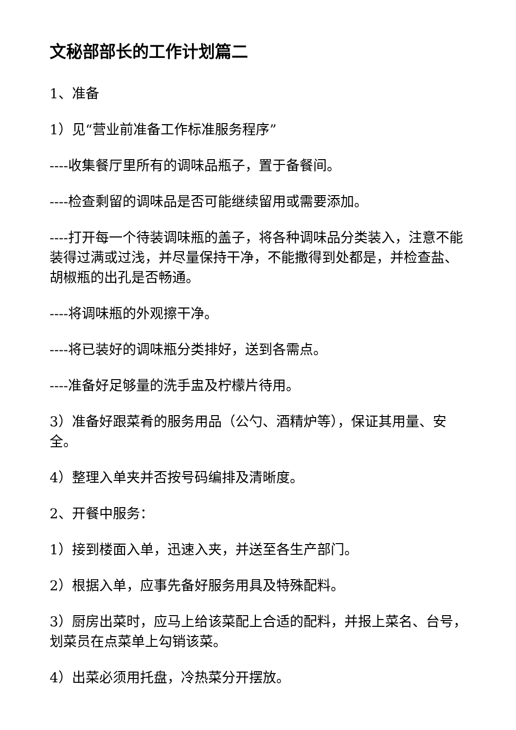文秘部部长的工作计划篇二
1、准备
1）见“营业前准备工作标准服务程序”
----收集餐厅里所有的调味品瓶子，置于备餐间。
----检查剩留的调味品是否可能继续留用或需要添加。
----打开每一个待装调味瓶的盖子，将各种调味品分类装入，注意不能装得过满或过浅，并尽量保持干净，不能撒得到处都是，并检查盐、胡椒瓶的出孔是否畅通。
----将调味瓶的外观擦干净。
----将已装好的调味瓶分类排好，送到各需点。
----准备好足够量的洗手盅及柠檬片待用。
3）准备好跟菜肴的服务用品（公勺、酒精炉等），保证其用量、安全。
4）整理入单夹并否按号码编排及清晰度。
2、开餐中服务：
1）接到楼面入单，迅速入夹，并送至各生产部门。
2）根据入单，应事先备好服务用具及特殊配料。
3）厨房出菜时，应马上给该菜配上合适的配料，并报上菜名、台号，划菜员在点菜单上勾销该菜。
4）出菜必须用托盘，冷热菜分开摆放。